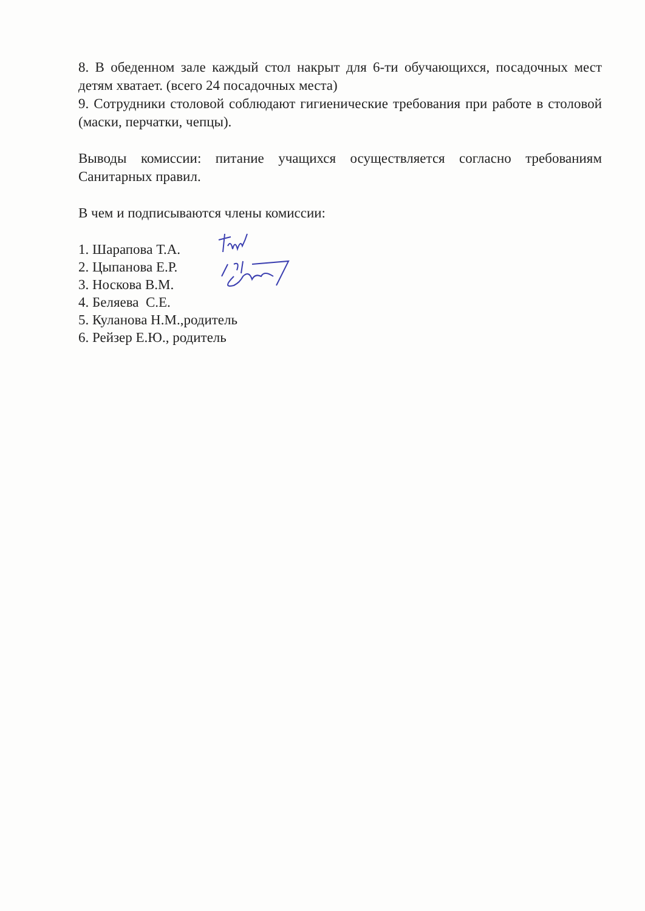8. В обеденном зале каждый стол накрыт для 6-ти обучающихся, посадочных мест детям хватает. (всего 24 посадочных места)
9. Сотрудники столовой соблюдают гигиенические требования при работе в столовой (маски, перчатки, чепцы).
Выводы комиссии: питание учащихся осуществляется согласно требованиям Санитарных правил.
В чем и подписываются члены комиссии:
1. Шарапова Т.А.
2. Цыпанова Е.Р.
3. Носкова В.М.
4. Беляева С.Е.
5. Куланова Н.М.,родитель
6. Рейзер Е.Ю., родитель